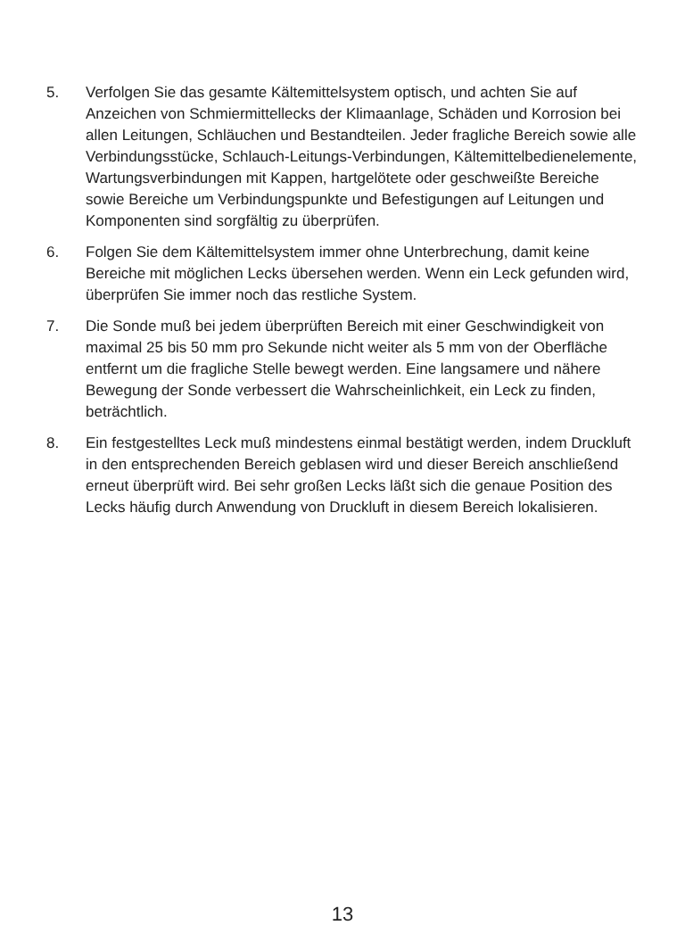5. Verfolgen Sie das gesamte Kältemittelsystem optisch, und achten Sie auf Anzeichen von Schmiermittellecks der Klimaanlage, Schäden und Korrosion bei allen Leitungen, Schläuchen und Bestandteilen. Jeder fragliche Bereich sowie alle Verbindungsstücke, Schlauch-Leitungs-Verbindungen, Kältemittelbedienelemente, Wartungsverbindungen mit Kappen, hartgelötete oder geschweißte Bereiche sowie Bereiche um Verbindungspunkte und Befestigungen auf Leitungen und Komponenten sind sorgfältig zu überprüfen.
6. Folgen Sie dem Kältemittelsystem immer ohne Unterbrechung, damit keine Bereiche mit möglichen Lecks übersehen werden. Wenn ein Leck gefunden wird, überprüfen Sie immer noch das restliche System.
7. Die Sonde muß bei jedem überprüften Bereich mit einer Geschwindigkeit von maximal 25 bis 50 mm pro Sekunde nicht weiter als 5 mm von der Oberfläche entfernt um die fragliche Stelle bewegt werden. Eine langsamere und nähere Bewegung der Sonde verbessert die Wahrscheinlichkeit, ein Leck zu finden, beträchtlich.
8. Ein festgestelltes Leck muß mindestens einmal bestätigt werden, indem Druckluft in den entsprechenden Bereich geblasen wird und dieser Bereich anschließend erneut überprüft wird. Bei sehr großen Lecks läßt sich die genaue Position des Lecks häufig durch Anwendung von Druckluft in diesem Bereich lokalisieren.
13